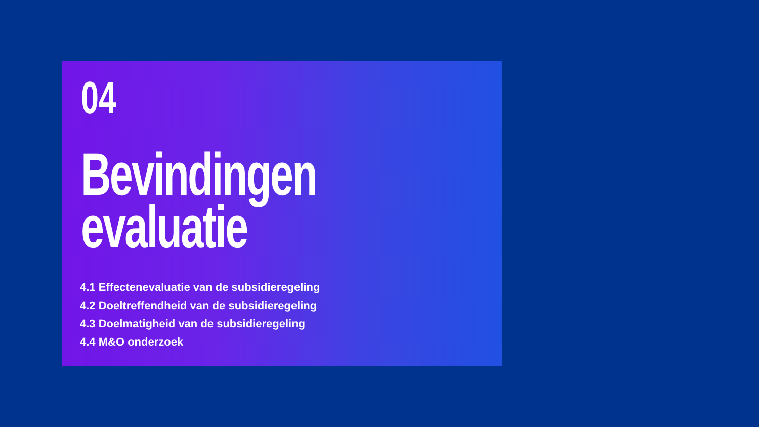04
Bevindingen
evaluatie
4.1 Effectenevaluatie van de subsidieregeling
4.2 Doeltreffendheid van de subsidieregeling
4.3 Doelmatigheid van de subsidieregeling
4.4 M&O onderzoek